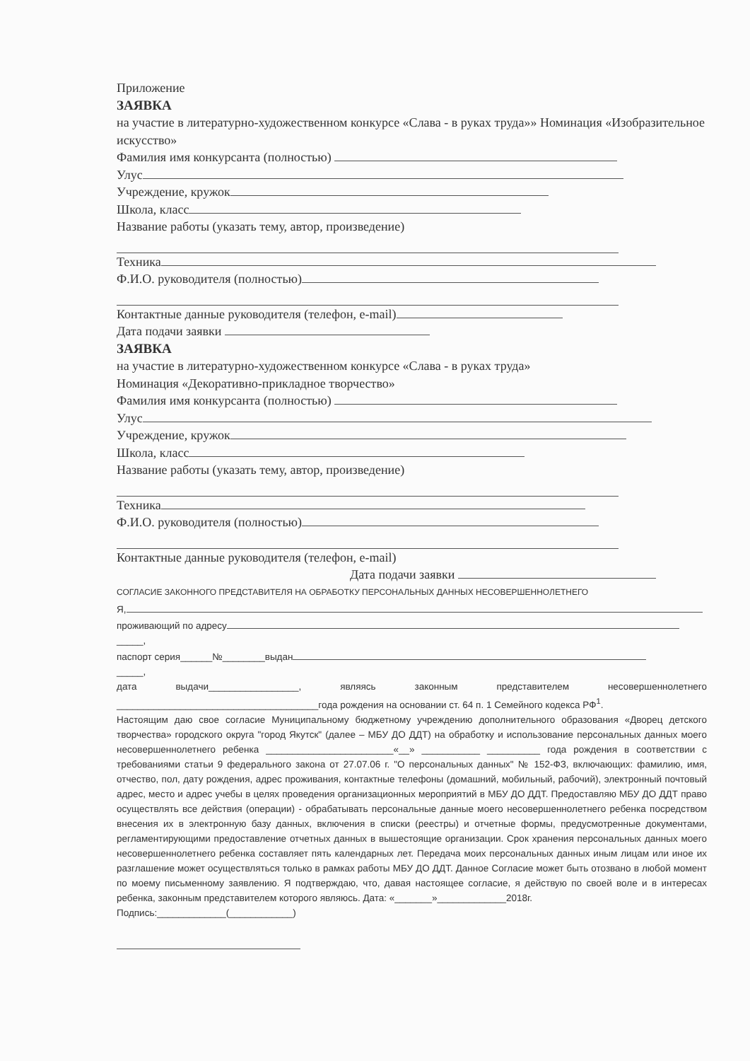Приложение
ЗАЯВКА
на участие в литературно-художественном конкурсе «Слава - в руках труда»» Номинация «Изобразительное искусство»
Фамилия имя конкурсанта (полностью)
Улус
Учреждение, кружок
Школа, класс
Название работы (указать тему, автор, произведение)
Техника
Ф.И.О. руководителя (полностью)
Контактные данные руководителя (телефон, e-mail)
Дата подачи заявки
ЗАЯВКА
на участие в литературно-художественном конкурсе «Слава - в руках труда»
Номинация «Декоративно-прикладное творчество»
Фамилия имя конкурсанта (полностью)
Улус
Учреждение, кружок
Школа, класс
Название работы (указать тему, автор, произведение)
Техника
Ф.И.О. руководителя (полностью)
Контактные данные руководителя (телефон, e-mail)
Дата подачи заявки
СОГЛАСИЕ ЗАКОННОГО ПРЕДСТАВИТЕЛЯ НА ОБРАБОТКУ ПЕРСОНАЛЬНЫХ ДАННЫХ НЕСОВЕРШЕННОЛЕТНЕГО
Я,
проживающий по адресу
_____,
паспорт серия______№________выдан
_____,
дата выдачи_________________, являясь законным представителем несовершеннолетнего ______________________________________года рождения на основании ст. 64 п. 1 Семейного кодекса РФ<sup>1</sup>.
Настоящим даю свое согласие Муниципальному бюджетному учреждению дополнительного образования «Дворец детского творчества» городского округа "город Якутск" (далее – МБУ ДО ДДТ) на обработку и использование персональных данных моего несовершеннолетнего ребенка ________________________«__» ___________ __________ года рождения в соответствии с требованиями статьи 9 федерального закона от 27.07.06 г. "О персональных данных" № 152-ФЗ, включающих: фамилию, имя, отчество, пол, дату рождения, адрес проживания, контактные телефоны (домашний, мобильный, рабочий), электронный почтовый адрес, место и адрес учебы в целях проведения организационных мероприятий в МБУ ДО ДДТ. Предоставляю МБУ ДО ДДТ право осуществлять все действия (операции) - обрабатывать персональные данные моего несовершеннолетнего ребенка посредством внесения их в электронную базу данных, включения в списки (реестры) и отчетные формы, предусмотренные документами, регламентирующими предоставление отчетных данных в вышестоящие организации. Срок хранения персональных данных моего несовершеннолетнего ребенка составляет пять календарных лет. Передача моих персональных данных иным лицам или иное их разглашение может осуществляться только в рамках работы МБУ ДО ДДТ. Данное Согласие может быть отозвано в любой момент по моему письменному заявлению. Я подтверждаю, что, давая настоящее согласие, я действую по своей воле и в интересах ребенка, законным представителем которого являюсь. Дата: «_______»_____________2018г.
Подпись:_____________(____________)